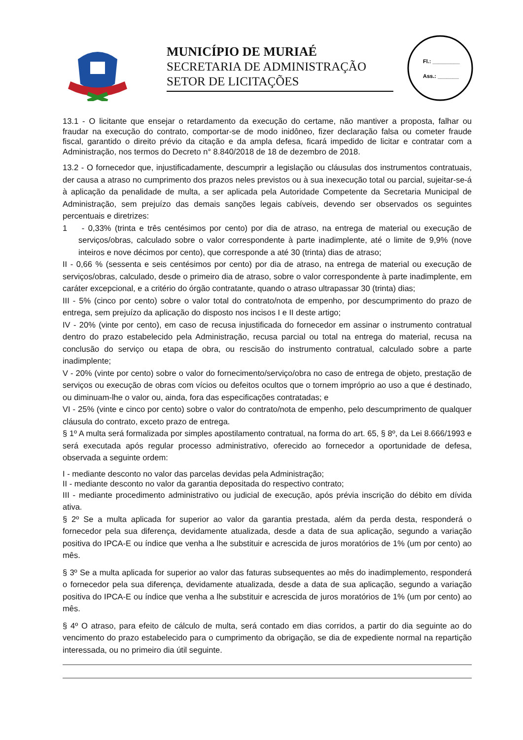MUNICÍPIO DE MURIAÉ
SECRETARIA DE ADMINISTRAÇÃO
SETOR DE LICITAÇÕES
Fl.: _________
Ass.: _______
13.1 - O licitante que ensejar o retardamento da execução do certame, não mantiver a proposta, falhar ou fraudar na execução do contrato, comportar-se de modo inidôneo, fizer declaração falsa ou cometer fraude fiscal, garantido o direito prévio da citação e da ampla defesa, ficará impedido de licitar e contratar com a Administração, nos termos do Decreto n° 8.840/2018 de 18 de dezembro de 2018.
13.2 - O fornecedor que, injustificadamente, descumprir a legislação ou cláusulas dos instrumentos contratuais, der causa a atraso no cumprimento dos prazos neles previstos ou à sua inexecução total ou parcial, sujeitar-se-á à aplicação da penalidade de multa, a ser aplicada pela Autoridade Competente da Secretaria Municipal de Administração, sem prejuízo das demais sanções legais cabíveis, devendo ser observados os seguintes percentuais e diretrizes:
1 - 0,33% (trinta e três centésimos por cento) por dia de atraso, na entrega de material ou execução de serviços/obras, calculado sobre o valor correspondente à parte inadimplente, até o limite de 9,9% (nove inteiros e nove décimos por cento), que corresponde a até 30 (trinta) dias de atraso;
II - 0,66 % (sessenta e seis centésimos por cento) por dia de atraso, na entrega de material ou execução de serviços/obras, calculado, desde o primeiro dia de atraso, sobre o valor correspondente à parte inadimplente, em caráter excepcional, e a critério do órgão contratante, quando o atraso ultrapassar 30 (trinta) dias;
III - 5% (cinco por cento) sobre o valor total do contrato/nota de empenho, por descumprimento do prazo de entrega, sem prejuízo da aplicação do disposto nos incisos I e II deste artigo;
IV - 20% (vinte por cento), em caso de recusa injustificada do fornecedor em assinar o instrumento contratual dentro do prazo estabelecido pela Administração, recusa parcial ou total na entrega do material, recusa na conclusão do serviço ou etapa de obra, ou rescisão do instrumento contratual, calculado sobre a parte inadimplente;
V - 20% (vinte por cento) sobre o valor do fornecimento/serviço/obra no caso de entrega de objeto, prestação de serviços ou execução de obras com vícios ou defeitos ocultos que o tornem impróprio ao uso a que é destinado, ou diminuam-lhe o valor ou, ainda, fora das especificações contratadas; e
VI - 25% (vinte e cinco por cento) sobre o valor do contrato/nota de empenho, pelo descumprimento de qualquer cláusula do contrato, exceto prazo de entrega.
§ 1º A multa será formalizada por simples apostilamento contratual, na forma do art. 65, § 8º, da Lei 8.666/1993 e será executada após regular processo administrativo, oferecido ao fornecedor a oportunidade de defesa, observada a seguinte ordem:
I - mediante desconto no valor das parcelas devidas pela Administração;
II - mediante desconto no valor da garantia depositada do respectivo contrato;
III - mediante procedimento administrativo ou judicial de execução, após prévia inscrição do débito em dívida ativa.
§ 2º Se a multa aplicada for superior ao valor da garantia prestada, além da perda desta, responderá o fornecedor pela sua diferença, devidamente atualizada, desde a data de sua aplicação, segundo a variação positiva do IPCA-E ou índice que venha a lhe substituir e acrescida de juros moratórios de 1% (um por cento) ao mês.
§ 3º Se a multa aplicada for superior ao valor das faturas subsequentes ao mês do inadimplemento, responderá o fornecedor pela sua diferença, devidamente atualizada, desde a data de sua aplicação, segundo a variação positiva do IPCA-E ou índice que venha a lhe substituir e acrescida de juros moratórios de 1% (um por cento) ao mês.
§ 4º O atraso, para efeito de cálculo de multa, será contado em dias corridos, a partir do dia seguinte ao do vencimento do prazo estabelecido para o cumprimento da obrigação, se dia de expediente normal na repartição interessada, ou no primeiro dia útil seguinte.